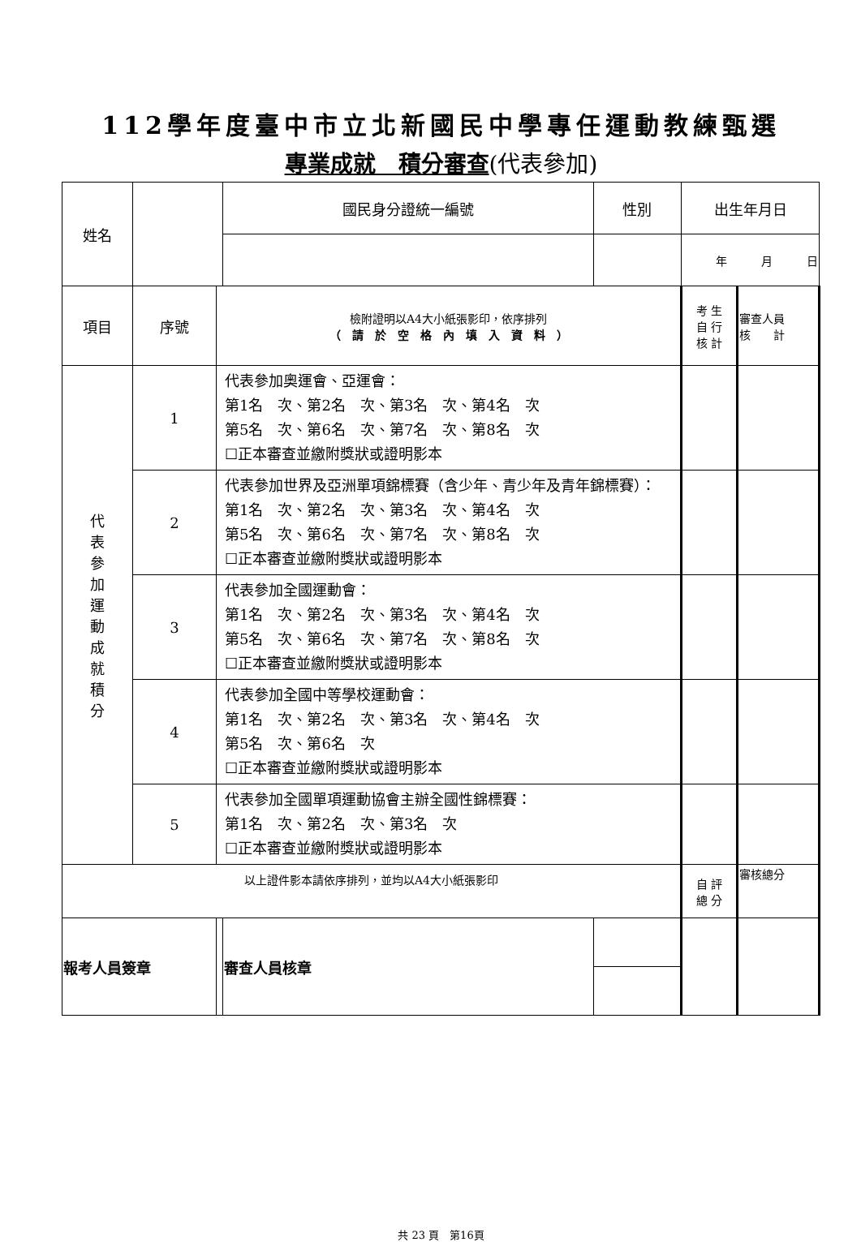112學年度臺中市立北新國民中學專任運動教練甄選
專業成就　積分審查(代表參加)
| 姓名 | | | 國民身分證統一編號 | 性別 | 出生年月日 | |
| | | | | | 年 月 日 | |
| 項目 | 序號 | 檢附證明以A4大小紙張影印，依序排列 （ 請 於 空 格 內 填 入 資 料 ） | | | 考 生 自 行 核 計 | 審查人員 核 計 |
| 代 表 參 加 運 動 成 就 積 分 | 1 | 代表參加奧運會、亞運會： 第1名 次、第2名 次、第3名 次、第4名 次 第5名 次、第6名 次、第7名 次、第8名 次 ☐正本審查並繳附獎狀或證明影本 | | | | |
| | 2 | 代表參加世界及亞洲單項錦標賽（含少年、青少年及青年錦標賽）： 第1名 次、第2名 次、第3名 次、第4名 次 第5名 次、第6名 次、第7名 次、第8名 次 ☐正本審查並繳附獎狀或證明影本 | | | | |
| | 3 | 代表參加全國運動會： 第1名 次、第2名 次、第3名 次、第4名 次 第5名 次、第6名 次、第7名 次、第8名 次 ☐正本審查並繳附獎狀或證明影本 | | | | |
| | 4 | 代表參加全國中等學校運動會： 第1名 次、第2名 次、第3名 次、第4名 次 第5名 次、第6名 次 ☐正本審查並繳附獎狀或證明影本 | | | | |
| | 5 | 代表參加全國單項運動協會主辦全國性錦標賽： 第1名 次、第2名 次、第3名 次 ☐正本審查並繳附獎狀或證明影本 | | | | |
| 以上證件影本請依序排列，並均以A4大小紙張影印 | | | | | 自 評 總 分 | 審核總分 |
| 報考人員簽章 | | | 審查人員核章 | | | |
共 23 頁　第16頁